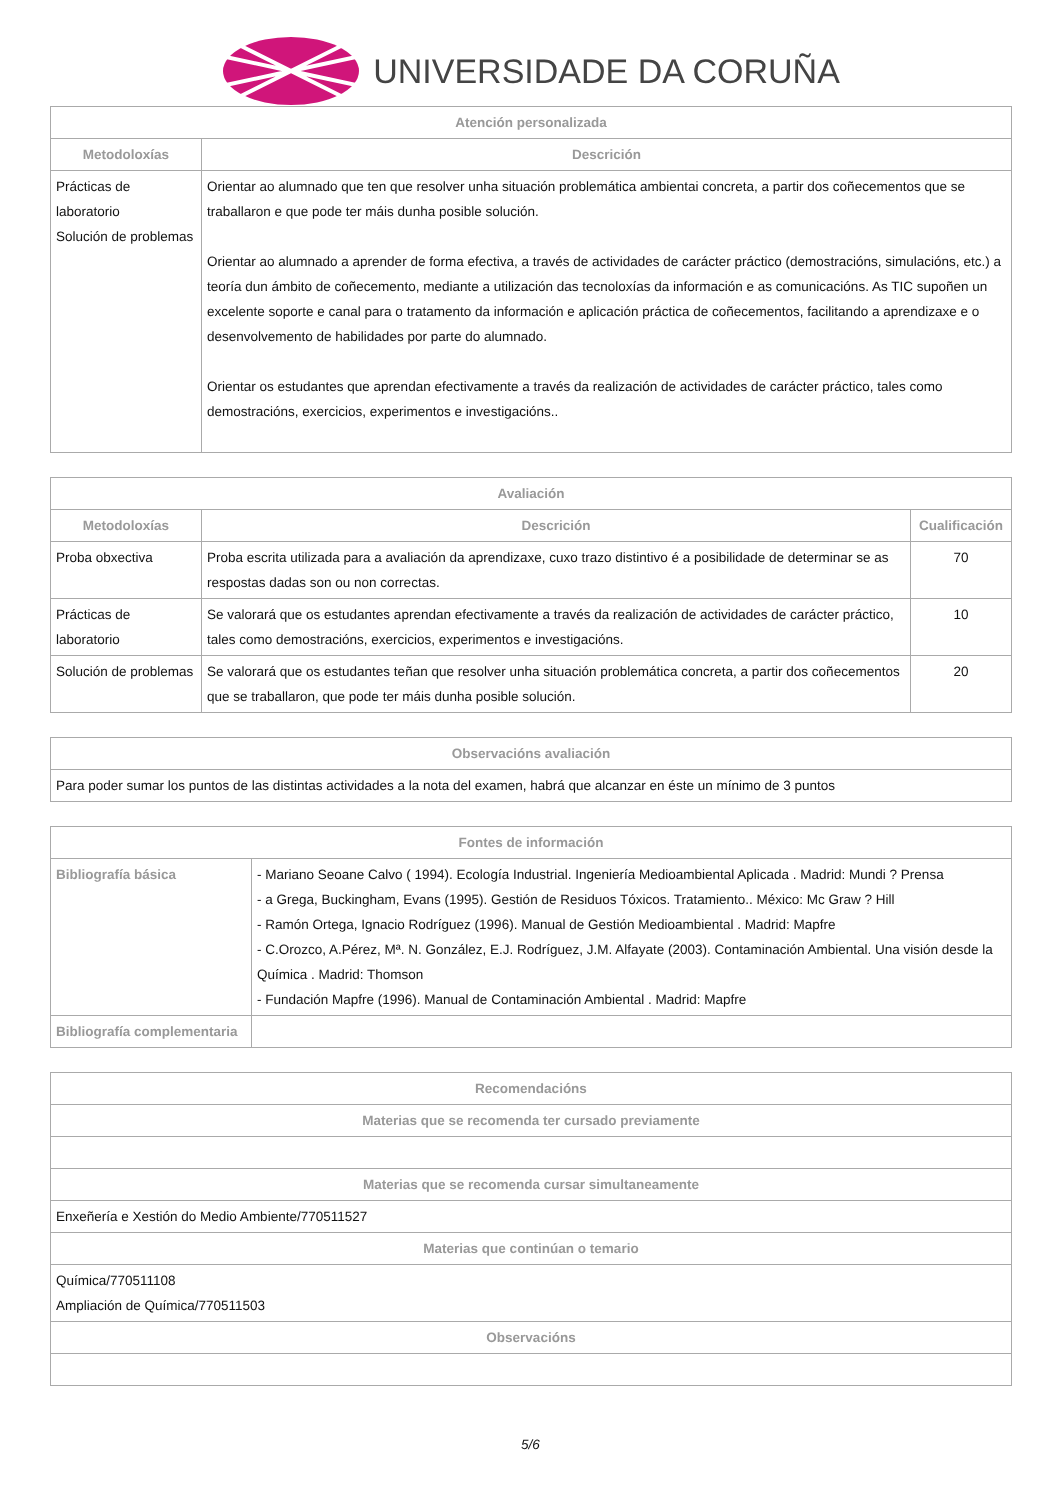UNIVERSIDADE DA CORUÑA
| Atención personalizada | |
| --- | --- |
| Metodoloxías | Descrición |
| Prácticas de laboratorio Solución de problemas | Orientar ao alumnado que ten que resolver unha situación problemática ambientai concreta, a partir dos coñecementos que se traballaron e que pode ter máis dunha posible solución. Orientar ao alumnado a aprender de forma efectiva, a través de actividades de carácter práctico (demostracións, simulacións, etc.) a teoría dun ámbito de coñecemento, mediante a utilización das tecnoloxías da información e as comunicacións. As TIC supoñen un excelente soporte e canal para o tratamento da información e aplicación práctica de coñecementos, facilitando a aprendizaxe e o desenvolvemento de habilidades por parte do alumnado. Orientar os estudantes que aprendan efectivamente a través da realización de actividades de carácter práctico, tales como demostracións, exercicios, experimentos e investigacións.. |
| Avaliación | | |
| --- | --- | --- |
| Metodoloxías | Descrición | Cualificación |
| Proba obxectiva | Proba escrita utilizada para a avaliación da aprendizaxe, cuxo trazo distintivo é a posibilidade de determinar se as respostas dadas son ou non correctas. | 70 |
| Prácticas de laboratorio | Se valorará que os estudantes aprendan efectivamente a través da realización de actividades de carácter práctico, tales como demostracións, exercicios, experimentos e investigacións. | 10 |
| Solución de problemas | Se valorará que os estudantes teñan que resolver unha situación problemática concreta, a partir dos coñecementos que se traballaron, que pode ter máis dunha posible solución. | 20 |
| Observacións avaliación |
| --- |
| Para poder sumar los puntos de las distintas actividades a la nota del examen, habrá que alcanzar en éste un mínimo de 3 puntos |
| Fontes de información | |
| --- | --- |
| Bibliografía básica | - Mariano Seoane Calvo ( 1994). Ecología Industrial. Ingeniería Medioambiental Aplicada . Madrid: Mundi ? Prensa - a Grega, Buckingham, Evans (1995). Gestión de Residuos Tóxicos. Tratamiento.. México: Mc Graw ? Hill - Ramón Ortega, Ignacio Rodríguez (1996). Manual de Gestión Medioambiental . Madrid: Mapfre - C.Orozco, A.Pérez, Mª. N. González, E.J. Rodríguez, J.M. Alfayate (2003). Contaminación Ambiental. Una visión desde la Química . Madrid: Thomson - Fundación Mapfre (1996). Manual de Contaminación Ambiental . Madrid: Mapfre |
| Bibliografía complementaria | |
| Recomendacións |
| --- |
| Materias que se recomenda ter cursado previamente |
| Materias que se recomenda cursar simultaneamente |
| Enxeñería e Xestión do Medio Ambiente/770511527 |
| Materias que continúan o temario |
| Química/770511108 Ampliación de Química/770511503 |
| Observacións |
5/6